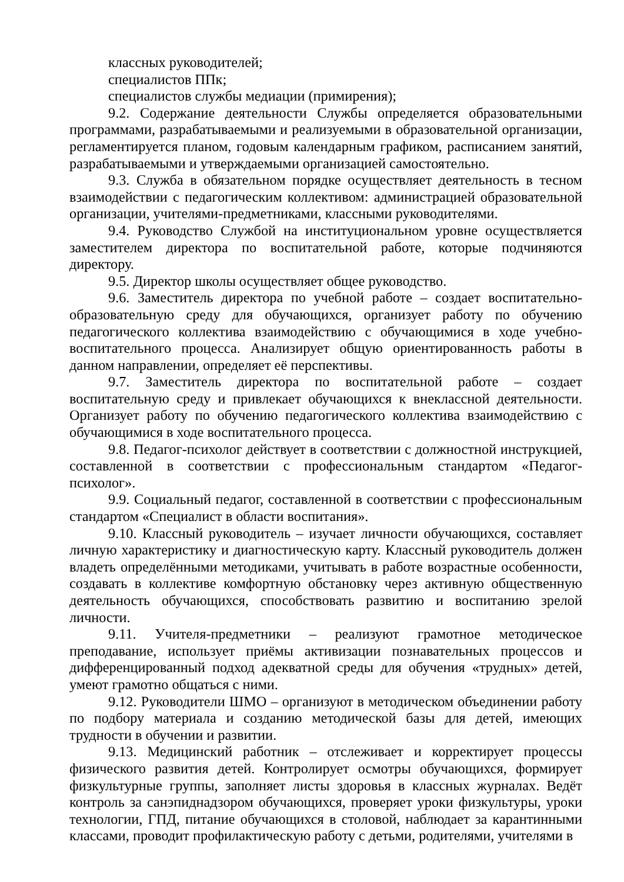классных руководителей;
специалистов ППк;
специалистов службы медиации (примирения);
9.2. Содержание деятельности Службы определяется образовательными программами, разрабатываемыми и реализуемыми в образовательной организации, регламентируется планом, годовым календарным графиком, расписанием занятий, разрабатываемыми и утверждаемыми организацией самостоятельно.
9.3. Служба в обязательном порядке осуществляет деятельность в тесном взаимодействии с педагогическим коллективом: администрацией образовательной организации, учителями-предметниками, классными руководителями.
9.4. Руководство Службой на институциональном уровне осуществляется заместителем директора по воспитательной работе, которые подчиняются директору.
9.5. Директор школы осуществляет общее руководство.
9.6. Заместитель директора по учебной работе – создает воспитательно-образовательную среду для обучающихся, организует работу по обучению педагогического коллектива взаимодействию с обучающимися в ходе учебно-воспитательного процесса. Анализирует общую ориентированность работы в данном направлении, определяет её перспективы.
9.7. Заместитель директора по воспитательной работе – создает воспитательную среду и привлекает обучающихся к внеклассной деятельности. Организует работу по обучению педагогического коллектива взаимодействию с обучающимися в ходе воспитательного процесса.
9.8. Педагог-психолог действует в соответствии с должностной инструкцией, составленной в соответствии с профессиональным стандартом «Педагог-психолог».
9.9. Социальный педагог, составленной в соответствии с профессиональным стандартом «Специалист в области воспитания».
9.10. Классный руководитель – изучает личности обучающихся, составляет личную характеристику и диагностическую карту. Классный руководитель должен владеть определёнными методиками, учитывать в работе возрастные особенности, создавать в коллективе комфортную обстановку через активную общественную деятельность обучающихся, способствовать развитию и воспитанию зрелой личности.
9.11. Учителя-предметники – реализуют грамотное методическое преподавание, использует приёмы активизации познавательных процессов и дифференцированный подход адекватной среды для обучения «трудных» детей, умеют грамотно общаться с ними.
9.12. Руководители ШМО – организуют в методическом объединении работу по подбору материала и созданию методической базы для детей, имеющих трудности в обучении и развитии.
9.13. Медицинский работник – отслеживает и корректирует процессы физического развития детей. Контролирует осмотры обучающихся, формирует физкультурные группы, заполняет листы здоровья в классных журналах. Ведёт контроль за санэпиднадзором обучающихся, проверяет уроки физкультуры, уроки технологии, ГПД, питание обучающихся в столовой, наблюдает за карантинными классами, проводит профилактическую работу с детьми, родителями, учителями в